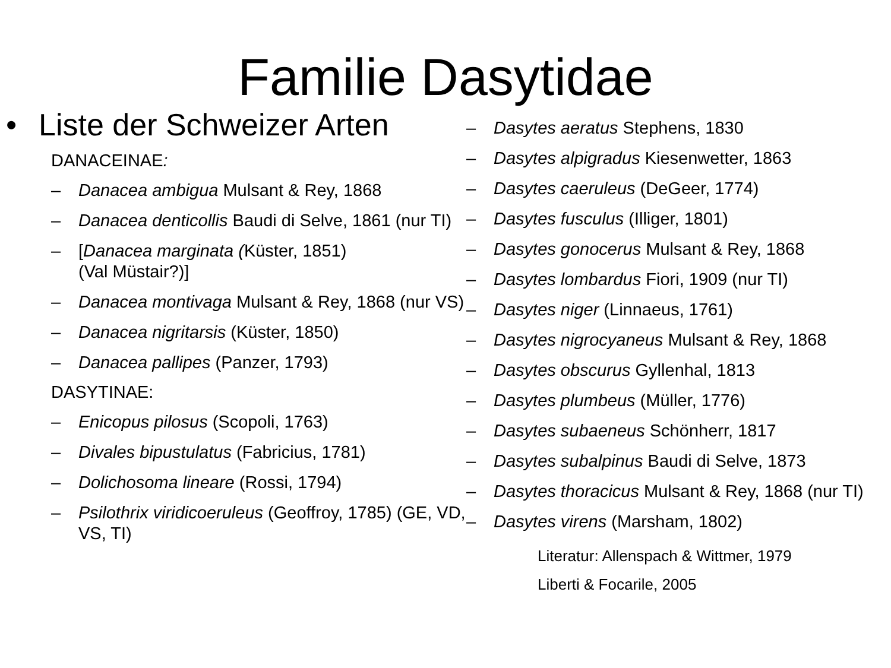Familie Dasytidae
• Liste der Schweizer Arten
DANACEINAE:
– Danacea ambigua Mulsant & Rey, 1868
– Danacea denticollis Baudi di Selve, 1861 (nur TI)
– [Danacea marginata (Küster, 1851)
(Val Müstair?)]
– Danacea montivaga Mulsant & Rey, 1868 (nur VS)
– Danacea nigritarsis (Küster, 1850)
– Danacea pallipes (Panzer, 1793)
DASYTINAE:
– Enicopus pilosus (Scopoli, 1763)
– Divales bipustulatus (Fabricius, 1781)
– Dolichosoma lineare (Rossi, 1794)
– Psilothrix viridicoeruleus (Geoffroy, 1785) (GE, VD, VS, TI)
– Dasytes aeratus Stephens, 1830
– Dasytes alpigradus Kiesenwetter, 1863
– Dasytes caeruleus (DeGeer, 1774)
– Dasytes fusculus (Illiger, 1801)
– Dasytes gonocerus Mulsant & Rey, 1868
– Dasytes lombardus Fiori, 1909 (nur TI)
– Dasytes niger (Linnaeus, 1761)
– Dasytes nigrocyaneus Mulsant & Rey, 1868
– Dasytes obscurus Gyllenhal, 1813
– Dasytes plumbeus (Müller, 1776)
– Dasytes subaeneus Schönherr, 1817
– Dasytes subalpinus Baudi di Selve, 1873
– Dasytes thoracicus Mulsant & Rey, 1868 (nur TI)
– Dasytes virens (Marsham, 1802)
Literatur: Allenspach & Wittmer, 1979
Liberti & Focarile, 2005